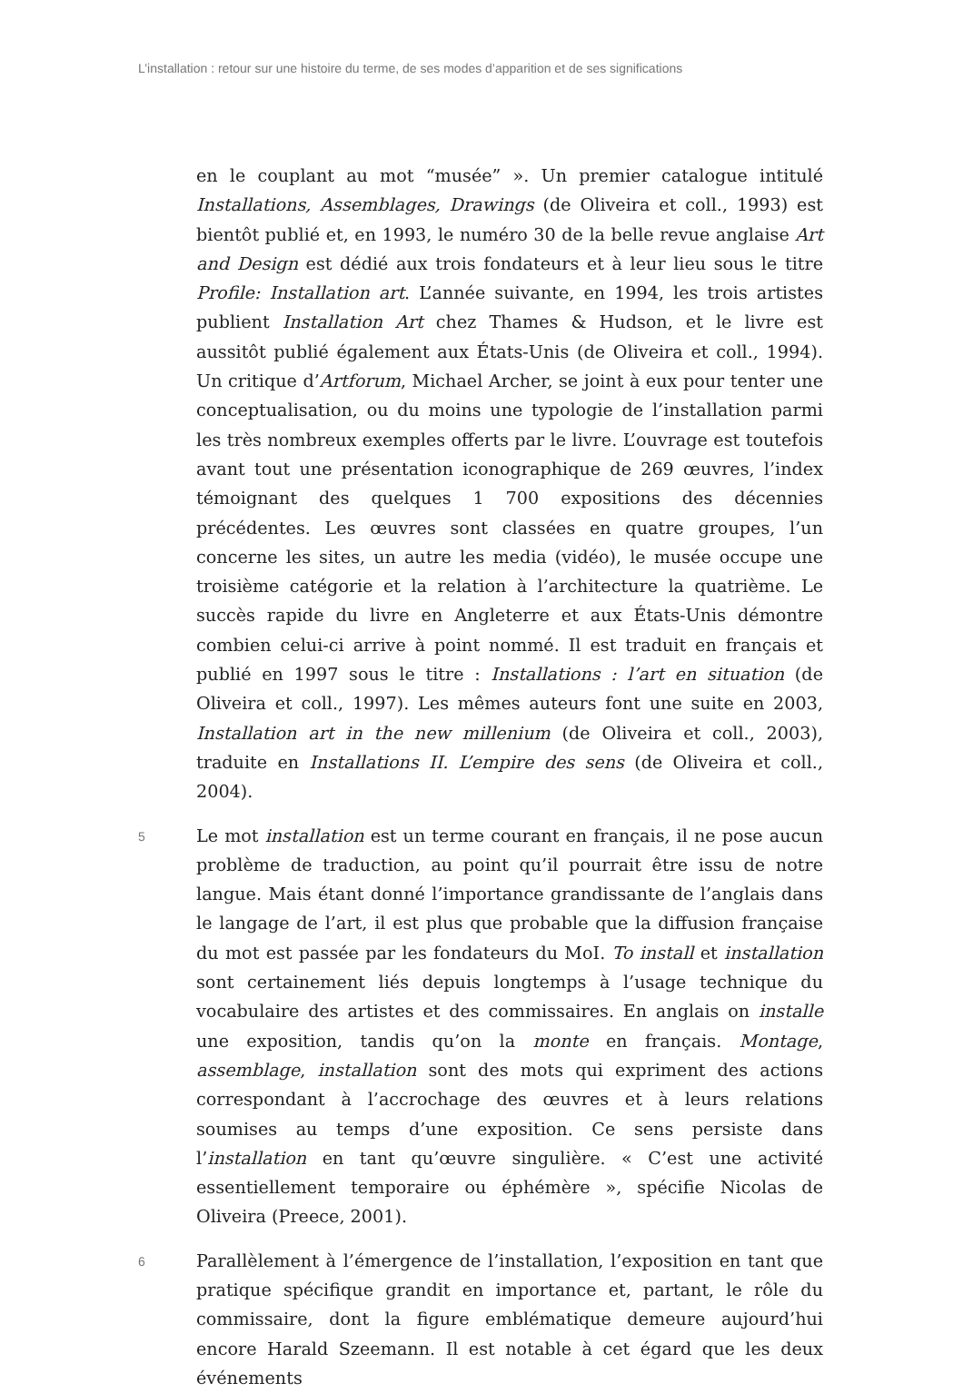L’installation : retour sur une histoire du terme, de ses modes d’apparition et de ses significations
en le couplant au mot “musée” ». Un premier catalogue intitulé Installations, Assemblages, Drawings (de Oliveira et coll., 1993) est bientôt publié et, en 1993, le numéro 30 de la belle revue anglaise Art and Design est dédié aux trois fondateurs et à leur lieu sous le titre Profile: Installation art. L’année suivante, en 1994, les trois artistes publient Installation Art chez Thames & Hudson, et le livre est aussitôt publié également aux États-Unis (de Oliveira et coll., 1994). Un critique d’Artforum, Michael Archer, se joint à eux pour tenter une conceptualisation, ou du moins une typologie de l’installation parmi les très nombreux exemples offerts par le livre. L’ouvrage est toutefois avant tout une présentation iconographique de 269 œuvres, l’index témoignant des quelques 1 700 expositions des décennies précédentes. Les œuvres sont classées en quatre groupes, l’un concerne les sites, un autre les media (vidéo), le musée occupe une troisième catégorie et la relation à l’architecture la quatrième. Le succès rapide du livre en Angleterre et aux États-Unis démontre combien celui-ci arrive à point nommé. Il est traduit en français et publié en 1997 sous le titre : Installations : l’art en situation (de Oliveira et coll., 1997). Les mêmes auteurs font une suite en 2003, Installation art in the new millenium (de Oliveira et coll., 2003), traduite en Installations II. L’empire des sens (de Oliveira et coll., 2004).
5
Le mot installation est un terme courant en français, il ne pose aucun problème de traduction, au point qu’il pourrait être issu de notre langue. Mais étant donné l’importance grandissante de l’anglais dans le langage de l’art, il est plus que probable que la diffusion française du mot est passée par les fondateurs du MoI. To install et installation sont certainement liés depuis longtemps à l’usage technique du vocabulaire des artistes et des commissaires. En anglais on installe une exposition, tandis qu’on la monte en français. Montage, assemblage, installation sont des mots qui expriment des actions correspondant à l’accrochage des œuvres et à leurs relations soumises au temps d’une exposition. Ce sens persiste dans l’installation en tant qu’œuvre singulière. « C’est une activité essentiellement temporaire ou éphémère », spécifie Nicolas de Oliveira (Preece, 2001).
6
Parallèlement à l’émergence de l’installation, l’exposition en tant que pratique spécifique grandit en importance et, partant, le rôle du commissaire, dont la figure emblématique demeure aujourd’hui encore Harald Szeemann. Il est notable à cet égard que les deux événements